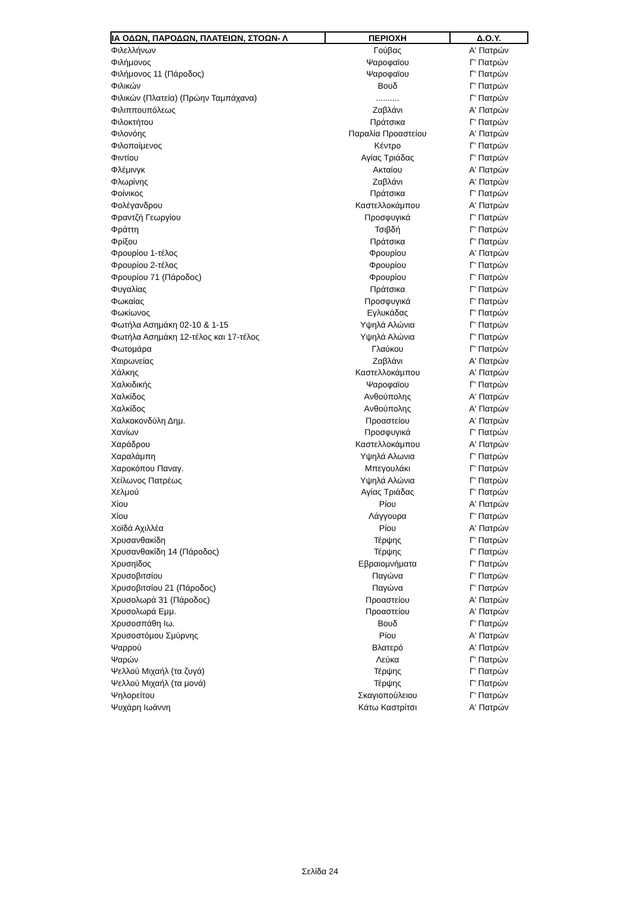| ΙΑ ΟΔΩΝ, ΠΑΡΟΔΩΝ, ΠΛΑΤΕΙΩΝ, ΣΤΟΩΝ- Λ | ΠΕΡΙΟΧΗ | Δ.Ο.Υ. |
| --- | --- | --- |
| Φιλελλήνων | Γούβας | Α' Πατρών |
| Φιλήμονος | Ψαροφαϊου | Γ' Πατρών |
| Φιλήμονος 11 (Πάροδος) | Ψαροφαϊου | Γ' Πατρών |
| Φιλικών | Βουδ | Γ' Πατρών |
| Φιλικών (Πλατεία) (Πρώην Ταμπάχανα) | .......... | Γ' Πατρών |
| Φιλιππουπόλεως | Ζαβλάνι | Α' Πατρών |
| Φιλοκτήτου | Πράτσικα | Γ' Πατρών |
| Φιλονόης | Παραλία Προαστείου | Α' Πατρών |
| Φιλοποίμενος | Κέντρο | Γ' Πατρών |
| Φιντίου | Αγίας Τριάδας | Γ' Πατρών |
| Φλέμινγκ | Ακταίου | Α' Πατρών |
| Φλωρίνης | Ζαβλάνι | Α' Πατρών |
| Φοίνικος | Πράτσικα | Γ' Πατρών |
| Φολέγανδρου | Καστελλοκάμπου | Α' Πατρών |
| Φραντζή Γεωργίου | Προσφυγικά | Γ' Πατρών |
| Φράττη | Τσιβδή | Γ' Πατρών |
| Φρίξου | Πράτσικα | Γ' Πατρών |
| Φρουρίου 1-τέλος | Φρουρίου | Α' Πατρών |
| Φρουρίου 2-τέλος | Φρουρίου | Γ' Πατρών |
| Φρουρίου 71 (Πάροδος) | Φρουρίου | Γ' Πατρών |
| Φυγαλίας | Πράτσικα | Γ' Πατρών |
| Φωκαίας | Προσφυγικά | Γ' Πατρών |
| Φωκίωνος | Εγλυκάδας | Γ' Πατρών |
| Φωτήλα Ασημάκη 02-10 & 1-15 | Υψηλά Αλώνια | Γ' Πατρών |
| Φωτήλα Ασημάκη 12-τέλος και 17-τέλος | Υψηλά Αλώνια | Γ' Πατρών |
| Φωτομάρα | Γλαύκου | Γ' Πατρών |
| Χαιρωνείας | Ζαβλάνι | Α' Πατρών |
| Χάλκης | Καστελλοκάμπου | Α' Πατρών |
| Χαλκιδικής | Ψαροφαϊου | Γ' Πατρών |
| Χαλκίδος | Ανθούπολης | Α' Πατρών |
| Χαλκίδος | Ανθούπολης | Α' Πατρών |
| Χαλκοκονδύλη Δημ. | Προαστείου | Α' Πατρών |
| Χανίων | Προσφυγικά | Γ' Πατρών |
| Χαράδρου | Καστελλοκάμπου | Α' Πατρών |
| Χαραλάμπη | Υψηλά Αλωνια | Γ' Πατρών |
| Χαροκόπου Παναγ. | Μπεγουλάκι | Γ' Πατρών |
| Χείλωνος Πατρέως | Υψηλά Αλώνια | Γ' Πατρών |
| Χελμού | Αγίας Τριάδας | Γ' Πατρών |
| Χίου | Ρίου | Α' Πατρών |
| Χίου | Λάγγουρα | Γ' Πατρών |
| Χοϊδά Αχιλλέα | Ρίου | Α' Πατρών |
| Χρυσανθακίδη | Τέρψης | Γ' Πατρών |
| Χρυσανθακίδη 14 (Πάροδος) | Τέρψης | Γ' Πατρών |
| Χρυσηϊδος | Εβραιομνήματα | Γ' Πατρών |
| Χρυσοβιτσίου | Παγώνα | Γ' Πατρών |
| Χρυσοβιτσίου 21 (Πάροδος) | Παγώνα | Γ' Πατρών |
| Χρυσολωρά 31 (Πάροδος) | Προαστείου | Α' Πατρών |
| Χρυσολωρά Εμμ. | Προαστείου | Α' Πατρών |
| Χρυσοσπάθη Ιω. | Βουδ | Γ' Πατρών |
| Χρυσοστόμου Σμύρνης | Ρίου | Α' Πατρών |
| Ψαρρού | Βλατερό | Α' Πατρών |
| Ψαρών | Λεύκα | Γ' Πατρών |
| Ψελλού Μιχαήλ (τα ζυγά) | Τέρψης | Γ' Πατρών |
| Ψελλού Μιχαήλ (τα μονά) | Τέρψης | Γ' Πατρών |
| Ψηλορείτου | Σκαγιοπούλειου | Γ' Πατρών |
| Ψυχάρη Ιωάννη | Κάτω Καστρίτσι | Α' Πατρών |
Σελίδα 24